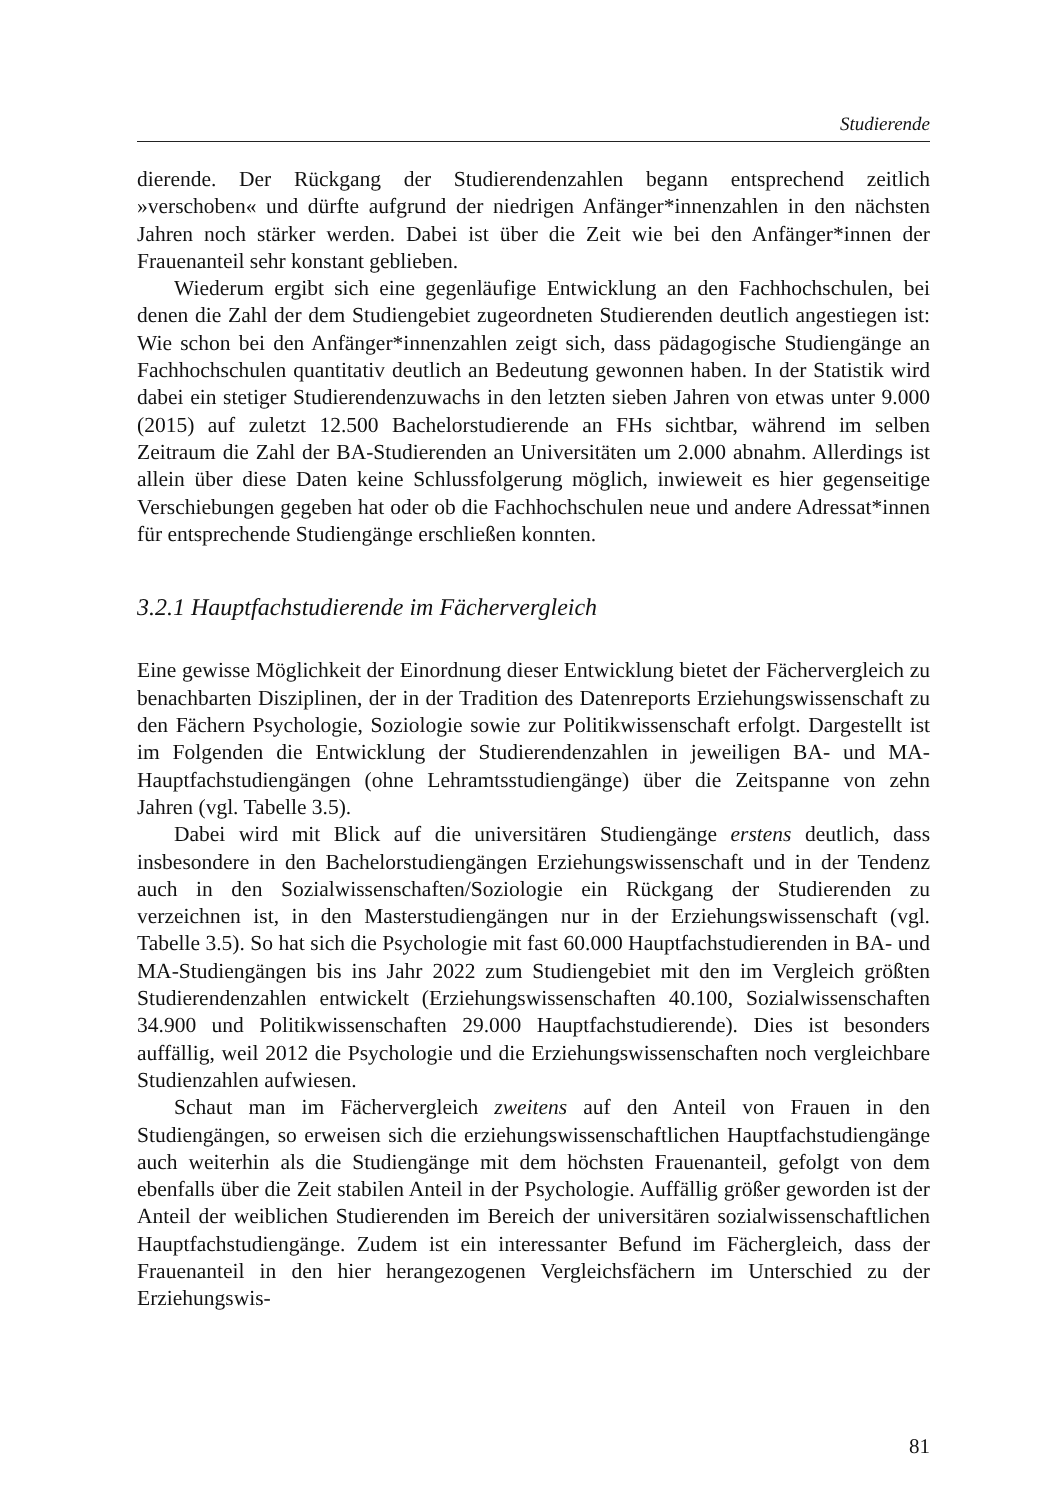Studierende
dierende. Der Rückgang der Studierendenzahlen begann entsprechend zeitlich »verschoben« und dürfte aufgrund der niedrigen Anfänger*innenzahlen in den nächsten Jahren noch stärker werden. Dabei ist über die Zeit wie bei den Anfänger*innen der Frauenanteil sehr konstant geblieben.
Wiederum ergibt sich eine gegenläufige Entwicklung an den Fachhochschulen, bei denen die Zahl der dem Studiengebiet zugeordneten Studierenden deutlich angestiegen ist: Wie schon bei den Anfänger*innenzahlen zeigt sich, dass pädagogische Studiengänge an Fachhochschulen quantitativ deutlich an Bedeutung gewonnen haben. In der Statistik wird dabei ein stetiger Studierendenzuwachs in den letzten sieben Jahren von etwas unter 9.000 (2015) auf zuletzt 12.500 Bachelorstudierende an FHs sichtbar, während im selben Zeitraum die Zahl der BA-Studierenden an Universitäten um 2.000 abnahm. Allerdings ist allein über diese Daten keine Schlussfolgerung möglich, inwieweit es hier gegenseitige Verschiebungen gegeben hat oder ob die Fachhochschulen neue und andere Adressat*innen für entsprechende Studiengänge erschließen konnten.
3.2.1 Hauptfachstudierende im Fächervergleich
Eine gewisse Möglichkeit der Einordnung dieser Entwicklung bietet der Fächervergleich zu benachbarten Disziplinen, der in der Tradition des Datenreports Erziehungswissenschaft zu den Fächern Psychologie, Soziologie sowie zur Politikwissenschaft erfolgt. Dargestellt ist im Folgenden die Entwicklung der Studierendenzahlen in jeweiligen BA- und MA- Hauptfachstudiengängen (ohne Lehramtsstudiengänge) über die Zeitspanne von zehn Jahren (vgl. Tabelle 3.5).
Dabei wird mit Blick auf die universitären Studiengänge erstens deutlich, dass insbesondere in den Bachelorstudiengängen Erziehungswissenschaft und in der Tendenz auch in den Sozialwissenschaften/Soziologie ein Rückgang der Studierenden zu verzeichnen ist, in den Masterstudiengängen nur in der Erziehungswissenschaft (vgl. Tabelle 3.5). So hat sich die Psychologie mit fast 60.000 Hauptfachstudierenden in BA- und MA-Studiengängen bis ins Jahr 2022 zum Studiengebiet mit den im Vergleich größten Studierendenzahlen entwickelt (Erziehungswissenschaften 40.100, Sozialwissenschaften 34.900 und Politikwissenschaften 29.000 Hauptfachstudierende). Dies ist besonders auffällig, weil 2012 die Psychologie und die Erziehungswissenschaften noch vergleichbare Studienzahlen aufwiesen.
Schaut man im Fächervergleich zweitens auf den Anteil von Frauen in den Studiengängen, so erweisen sich die erziehungswissenschaftlichen Hauptfachstudiengänge auch weiterhin als die Studiengänge mit dem höchsten Frauenanteil, gefolgt von dem ebenfalls über die Zeit stabilen Anteil in der Psychologie. Auffällig größer geworden ist der Anteil der weiblichen Studierenden im Bereich der universitären sozialwissenschaftlichen Hauptfachstudiengänge. Zudem ist ein interessanter Befund im Fächergleich, dass der Frauenanteil in den hier herangezogenen Vergleichsfächern im Unterschied zu der Erziehungswis-
81